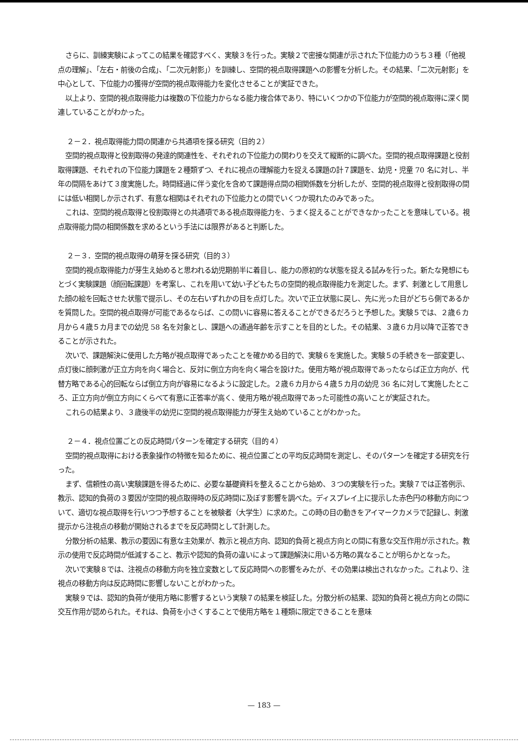さらに、訓練実験によってこの結果を確認すべく、実験３を行った。実験２で密接な関連が示された下位能力のうち３種（「他視点の理解」、「左右・前後の合成」、「二次元射影」）を訓練し、空間的視点取得課題への影響を分析した。その結果、「二次元射影」を中心として、下位能力の獲得が空間的視点取得能力を変化させることが実証できた。
以上より、空間的視点取得能力は複数の下位能力からなる能力複合体であり、特にいくつかの下位能力が空間的視点取得に深く関連していることがわかった。
２－２．視点取得能力間の関連から共通項を探る研究（目的２）
空間的視点取得と役割取得の発達的関連性を、それぞれの下位能力の関わりを交えて縦断的に調べた。空間的視点取得課題と役割取得課題、それぞれの下位能力課題を２種類ずつ、それに視点の理解能力を捉える課題の計７課題を、幼児・児童 70 名に対し、半年の間隔をあけて３度実施した。時間経過に伴う変化を含めて課題得点間の相関係数を分析したが、空間的視点取得と役割取得の間には低い相関しか示されず、有意な相関はそれぞれの下位能力との間でいくつか現れたのみであった。
これは、空間的視点取得と役割取得との共通項である視点取得能力を、うまく捉えることができなかったことを意味している。視点取得能力間の相関係数を求めるという手法には限界があると判断した。
２－３．空間的視点取得の萌芽を探る研究（目的３）
空間的視点取得能力が芽生え始めると思われる幼児期前半に着目し、能力の原初的な状態を捉える試みを行った。新たな発想にもとづく実験課題（顔回転課題）を考案し、これを用いて幼い子どもたちの空間的視点取得能力を測定した。まず、刺激として用意した顔の絵を回転させた状態で提示し、その左右いずれかの目を点灯した。次いで正立状態に戻し、先に光った目がどちら側であるかを質問した。空間的視点取得が可能であるならば、この問いに容易に答えることができるだろうと予想した。実験５では、２歳６カ月から４歳５カ月までの幼児 58 名を対象とし、課題への通過年齢を示すことを目的とした。その結果、３歳６カ月以降で正答できることが示された。
次いで、課題解決に使用した方略が視点取得であったことを確かめる目的で、実験６を実施した。実験５の手続きを一部変更し、点灯後に顔刺激が正立方向を向く場合と、反対に倒立方向を向く場合を設けた。使用方略が視点取得であったならば正立方向が、代替方略である心的回転ならば倒立方向が容易になるように設定した。２歳６カ月から４歳５カ月の幼児 36 名に対して実施したところ、正立方向が倒立方向にくらべて有意に正答率が高く、使用方略が視点取得であった可能性の高いことが実証された。
これらの結果より、３歳後半の幼児に空間的視点取得能力が芽生え始めていることがわかった。
２－４．視点位置ごとの反応時間パターンを確定する研究（目的４）
空間的視点取得における表象操作の特徴を知るために、視点位置ごとの平均反応時間を測定し、そのパターンを確定する研究を行った。
まず、信頼性の高い実験課題を得るために、必要な基礎資料を整えることから始め、３つの実験を行った。実験７では正答例示、教示、認知的負荷の３要因が空間的視点取得時の反応時間に及ぼす影響を調べた。ディスプレイ上に提示した赤色円の移動方向について、適切な視点取得を行いつつ予想することを被験者（大学生）に求めた。この時の目の動きをアイマークカメラで記録し、刺激提示から注視点の移動が開始されるまでを反応時間として計測した。
分散分析の結果、教示の要因に有意な主効果が、教示と視点方向、認知的負荷と視点方向との間に有意な交互作用が示された。教示の使用で反応時間が低減すること、教示や認知的負荷の違いによって課題解決に用いる方略の異なることが明らかとなった。
次いで実験８では、注視点の移動方向を独立変数として反応時間への影響をみたが、その効果は検出されなかった。これより、注視点の移動方向は反応時間に影響しないことがわかった。
実験９では、認知的負荷が使用方略に影響するという実験７の結果を検証した。分散分析の結果、認知的負荷と視点方向との間に交互作用が認められた。それは、負荷を小さくすることで使用方略を１種類に限定できることを意味
— 183 —